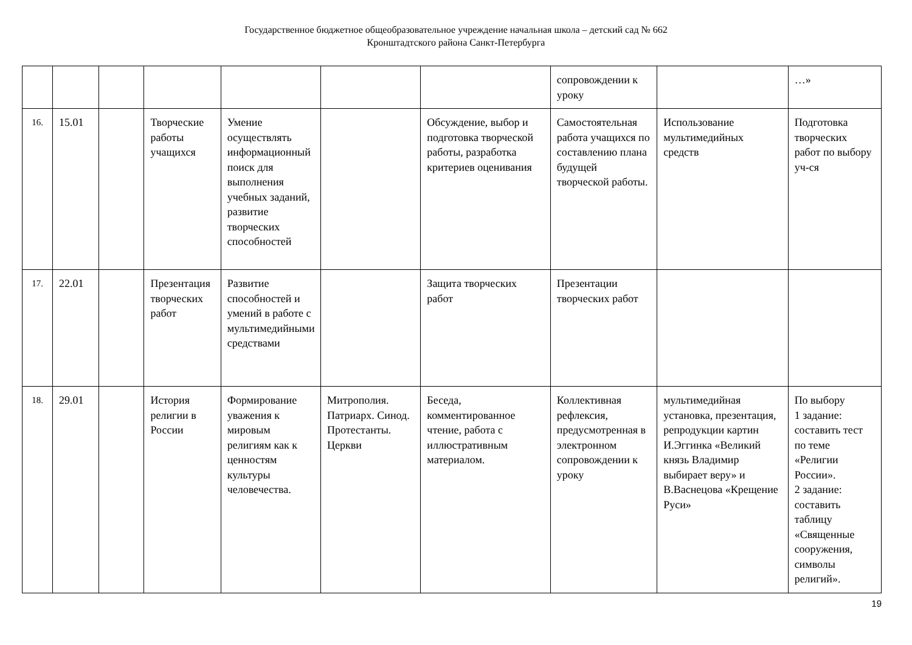Государственное бюджетное общеобразовательное учреждение начальная школа – детский сад № 662
Кронштадтского района Санкт-Петербурга
| | | | | | | | сопровождении к уроку | | …» |
| 16. | 15.01 | | Творческие работы учащихся | Умение осуществлять информационный поиск для выполнения учебных заданий, развитие творческих способностей | | Обсуждение, выбор и подготовка творческой работы, разработка критериев оценивания | Самостоятельная работа учащихся по составлению плана будущей творческой работы. | Использование мультимедийных средств | Подготовка творческих работ по выбору уч-ся |
| 17. | 22.01 | | Презентация творческих работ | Развитие способностей и умений в работе с мультимедийными средствами | | Защита творческих работ | Презентации творческих работ | | |
| 18. | 29.01 | | История религии в России | Формирование уважения к мировым религиям как к ценностям культуры человечества. | Митрополия. Патриарх. Синод. Протестанты. Церкви | Беседа, комментированное чтение, работа с иллюстративным материалом. | Коллективная рефлексия, предусмотренная в электронном сопровождении к уроку | мультимедийная установка, презентация, репродукции картин И.Эггинка «Великий князь Владимир выбирает веру» и В.Васнецова «Крещение Руси» | По выбору 1 задание: составить тест по теме «Религии России». 2 задание: составить таблицу «Священные сооружения, символы религий». |
19